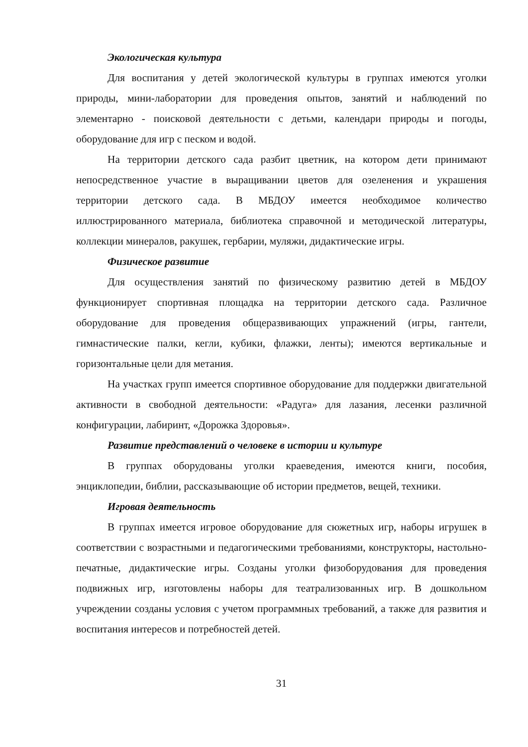Экологическая культура
Для воспитания у детей экологической культуры в группах имеются уголки природы, мини-лаборатории для проведения опытов, занятий и наблюдений по элементарно - поисковой деятельности с детьми, календари природы и погоды, оборудование для игр с песком и водой.
На территории детского сада разбит цветник, на котором дети принимают непосредственное участие в выращивании цветов для озеленения и украшения территории детского сада. В МБДОУ имеется необходимое количество иллюстрированного материала, библиотека справочной и методической литературы, коллекции минералов, ракушек, гербарии, муляжи, дидактические игры.
Физическое развитие
Для осуществления занятий по физическому развитию детей в МБДОУ функционирует спортивная площадка на территории детского сада. Различное оборудование для проведения общеразвивающих упражнений (игры, гантели, гимнастические палки, кегли, кубики, флажки, ленты); имеются вертикальные и горизонтальные цели для метания.
На участках групп имеется спортивное оборудование для поддержки двигательной активности в свободной деятельности: «Радуга» для лазания, лесенки различной конфигурации, лабиринт, «Дорожка Здоровья».
Развитие представлений о человеке в истории и культуре
В группах оборудованы уголки краеведения, имеются книги, пособия, энциклопедии, библии, рассказывающие об истории предметов, вещей, техники.
Игровая деятельность
В группах имеется игровое оборудование для сюжетных игр, наборы игрушек в соответствии с возрастными и педагогическими требованиями, конструкторы, настольно-печатные, дидактические игры. Созданы уголки физоборудования для проведения подвижных игр, изготовлены наборы для театрализованных игр. В дошкольном учреждении созданы условия с учетом программных требований, а также для развития и воспитания интересов и потребностей детей.
31